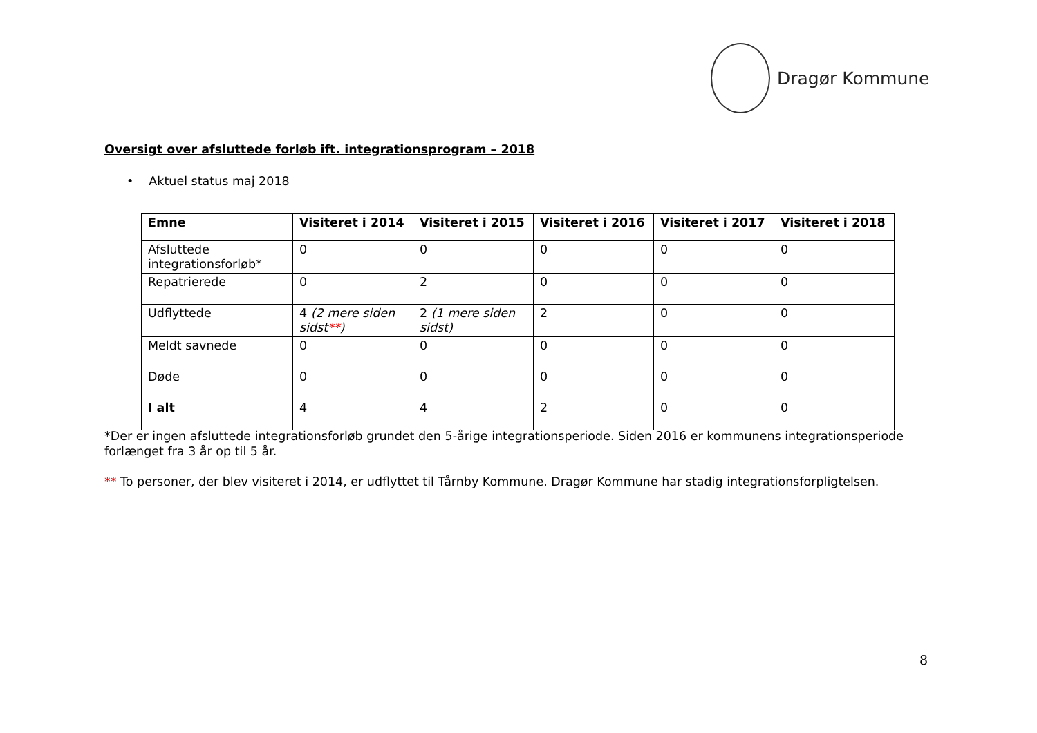Dragør Kommune
Oversigt over afsluttede forløb ift. integrationsprogram – 2018
• Aktuel status maj 2018
| Emne | Visiteret i 2014 | Visiteret i 2015 | Visiteret i 2016 | Visiteret i 2017 | Visiteret i 2018 |
| --- | --- | --- | --- | --- | --- |
| Afsluttede integrationsforløb* | 0 | 0 | 0 | 0 | 0 |
| Repatrierede | 0 | 2 | 0 | 0 | 0 |
| Udflyttede | 4 (2 mere siden sidst ** ) | 2 (1 mere siden sidst) | 2 | 0 | 0 |
| Meldt savnede | 0 | 0 | 0 | 0 | 0 |
| Døde | 0 | 0 | 0 | 0 | 0 |
| I alt | 4 | 4 | 2 | 0 | 0 |
*Der er ingen afsluttede integrationsforløb grundet den 5-årige integrationsperiode. Siden 2016 er kommunens integrationsperiode forlænget fra 3 år op til 5 år.
** To personer, der blev visiteret i 2014, er udflyttet til Tårnby Kommune. Dragør Kommune har stadig integrationsforpligtelsen.
8